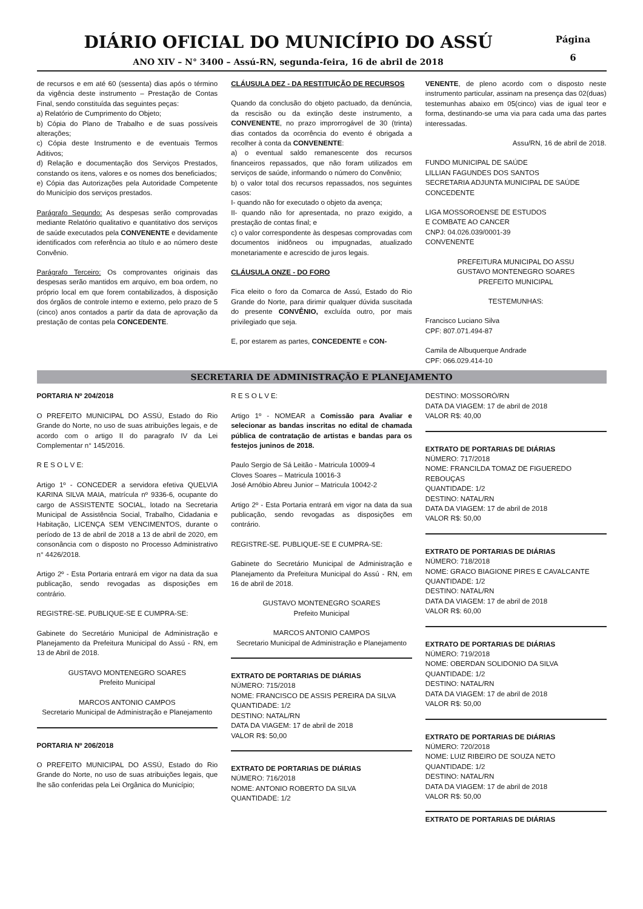DIÁRIO OFICIAL DO MUNICÍPIO DO ASSÚ
ANO XIV – N° 3400 – Assú-RN, segunda-feira, 16 de abril de 2018
Página
6
de recursos e em até 60 (sessenta) dias após o término da vigência deste instrumento – Prestação de Contas Final, sendo constituída das seguintes peças:
a) Relatório de Cumprimento do Objeto;
b) Cópia do Plano de Trabalho e de suas possíveis alterações;
c) Cópia deste Instrumento e de eventuais Termos Aditivos;
d) Relação e documentação dos Serviços Prestados, constando os itens, valores e os nomes dos beneficiados;
e) Cópia das Autorizações pela Autoridade Competente do Município dos serviços prestados.
Parágrafo Segundo: As despesas serão comprovadas mediante Relatório qualitativo e quantitativo dos serviços de saúde executados pela CONVENENTE e devidamente identificados com referência ao título e ao número deste Convênio.
Parágrafo Terceiro: Os comprovantes originais das despesas serão mantidos em arquivo, em boa ordem, no próprio local em que forem contabilizados, à disposição dos órgãos de controle interno e externo, pelo prazo de 5 (cinco) anos contados a partir da data de aprovação da prestação de contas pela CONCEDENTE.
CLÁUSULA DEZ - DA RESTITUIÇÃO DE RECURSOS
Quando da conclusão do objeto pactuado, da denúncia, da rescisão ou da extinção deste instrumento, a CONVENENTE, no prazo improrrogável de 30 (trinta) dias contados da ocorrência do evento é obrigada a recolher à conta da CONVENENTE:
a) o eventual saldo remanescente dos recursos financeiros repassados, que não foram utilizados em serviços de saúde, informando o número do Convênio;
b) o valor total dos recursos repassados, nos seguintes casos:
I- quando não for executado o objeto da avença;
II- quando não for apresentada, no prazo exigido, a prestação de contas final; e
c) o valor correspondente às despesas comprovadas com documentos inidôneos ou impugnadas, atualizado monetariamente e acrescido de juros legais.
CLÁUSULA ONZE - DO FORO
Fica eleito o foro da Comarca de Assú, Estado do Rio Grande do Norte, para dirimir qualquer dúvida suscitada do presente CONVÊNIO, excluída outro, por mais privilegiado que seja.
E, por estarem as partes, CONCEDENTE e CON-
VENENTE, de pleno acordo com o disposto neste instrumento particular, assinam na presença das 02(duas) testemunhas abaixo em 05(cinco) vias de igual teor e forma, destinando-se uma via para cada uma das partes interessadas.
Assu/RN, 16 de abril de 2018.
FUNDO MUNICIPAL DE SAÚDE
LILLIAN FAGUNDES DOS SANTOS
SECRETARIA ADJUNTA MUNICIPAL DE SAÚDE
CONCEDENTE
LIGA MOSSOROENSE DE ESTUDOS
E COMBATE AO CANCER
CNPJ: 04.026.039/0001-39
CONVENENTE
PREFEITURA MUNICIPAL DO ASSU
GUSTAVO MONTENEGRO SOARES
PREFEITO MUNICIPAL
TESTEMUNHAS:
Francisco Luciano Silva
CPF: 807.071.494-87
Camila de Albuquerque Andrade
CPF: 066.029.414-10
SECRETARIA DE ADMINISTRAÇÃO E PLANEJAMENTO
PORTARIA Nº 204/2018
O PREFEITO MUNICIPAL DO ASSÚ, Estado do Rio Grande do Norte, no uso de suas atribuições legais, e de acordo com o artigo II do paragrafo IV da Lei Complementar n° 145/2016.
R E S O L V E:
Artigo 1º - CONCEDER a servidora efetiva QUELVIA KARINA SILVA MAIA, matrícula nº 9336-6, ocupante do cargo de ASSISTENTE SOCIAL, lotado na Secretaria Municipal de Assistência Social, Trabalho, Cidadania e Habitação, LICENÇA SEM VENCIMENTOS, durante o período de 13 de abril de 2018 a 13 de abril de 2020, em consonância com o disposto no Processo Administrativo n° 4426/2018.
Artigo 2º - Esta Portaria entrará em vigor na data da sua publicação, sendo revogadas as disposições em contrário.
REGISTRE-SE. PUBLIQUE-SE E CUMPRA-SE:
Gabinete do Secretário Municipal de Administração e Planejamento da Prefeitura Municipal do Assú - RN, em 13 de Abril de 2018.
GUSTAVO MONTENEGRO SOARES
Prefeito Municipal
MARCOS ANTONIO CAMPOS
Secretario Municipal de Administração e Planejamento
PORTARIA Nº 206/2018
O PREFEITO MUNICIPAL DO ASSÚ, Estado do Rio Grande do Norte, no uso de suas atribuições legais, que lhe são conferidas pela Lei Orgânica do Município;
R E S O L V E:
Artigo 1º - NOMEAR a Comissão para Avaliar e selecionar as bandas inscritas no edital de chamada pública de contratação de artistas e bandas para os festejos juninos de 2018.
Paulo Sergio de Sá Leitão - Matricula 10009-4
Cloves Soares – Matricula 10016-3
José Arnóbio Abreu Junior – Matricula 10042-2
Artigo 2º - Esta Portaria entrará em vigor na data da sua publicação, sendo revogadas as disposições em contrário.
REGISTRE-SE. PUBLIQUE-SE E CUMPRA-SE:
Gabinete do Secretário Municipal de Administração e Planejamento da Prefeitura Municipal do Assú - RN, em 16 de abril de 2018.
GUSTAVO MONTENEGRO SOARES
Prefeito Municipal
MARCOS ANTONIO CAMPOS
Secretario Municipal de Administração e Planejamento
EXTRATO DE PORTARIAS DE DIÁRIAS
NÚMERO: 715/2018
NOME: FRANCISCO DE ASSIS PEREIRA DA SILVA
QUANTIDADE: 1/2
DESTINO: NATAL/RN
DATA DA VIAGEM: 17 de abril de 2018
VALOR R$: 50,00
EXTRATO DE PORTARIAS DE DIÁRIAS
NÚMERO: 716/2018
NOME: ANTONIO ROBERTO DA SILVA
QUANTIDADE: 1/2
DESTINO: MOSSORÓ/RN
DATA DA VIAGEM: 17 de abril de 2018
VALOR R$: 40,00
EXTRATO DE PORTARIAS DE DIÁRIAS
NÚMERO: 717/2018
NOME: FRANCILDA TOMAZ DE FIGUEREDO REBOUÇAS
QUANTIDADE: 1/2
DESTINO: NATAL/RN
DATA DA VIAGEM: 17 de abril de 2018
VALOR R$: 50,00
EXTRATO DE PORTARIAS DE DIÁRIAS
NÚMERO: 718/2018
NOME: GRACO BIAGIONE PIRES E CAVALCANTE
QUANTIDADE: 1/2
DESTINO: NATAL/RN
DATA DA VIAGEM: 17 de abril de 2018
VALOR R$: 60,00
EXTRATO DE PORTARIAS DE DIÁRIAS
NÚMERO: 719/2018
NOME: OBERDAN SOLIDONIO DA SILVA
QUANTIDADE: 1/2
DESTINO: NATAL/RN
DATA DA VIAGEM: 17 de abril de 2018
VALOR R$: 50,00
EXTRATO DE PORTARIAS DE DIÁRIAS
NÚMERO: 720/2018
NOME: LUIZ RIBEIRO DE SOUZA NETO
QUANTIDADE: 1/2
DESTINO: NATAL/RN
DATA DA VIAGEM: 17 de abril de 2018
VALOR R$: 50,00
EXTRATO DE PORTARIAS DE DIÁRIAS